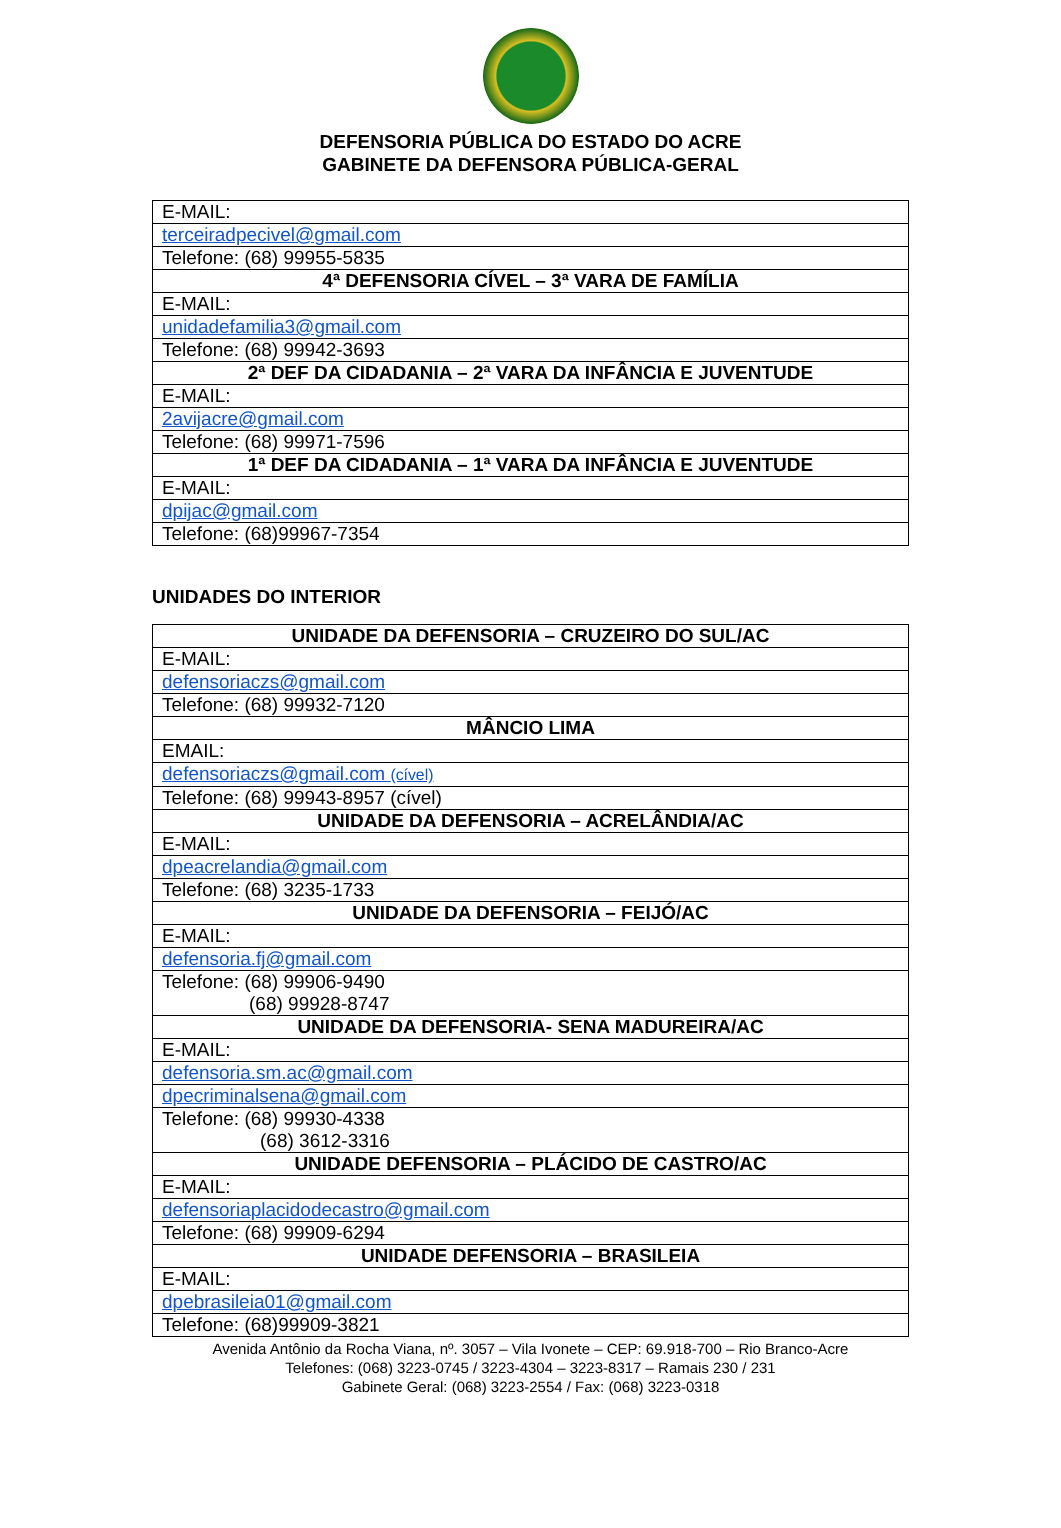DEFENSORIA PÚBLICA DO ESTADO DO ACRE
GABINETE DA DEFENSORA PÚBLICA-GERAL
| E-MAIL: |
| terceiradpecivel@gmail.com |
| Telefone: (68) 99955-5835 |
| 4ª DEFENSORIA CÍVEL – 3ª VARA DE FAMÍLIA |
| E-MAIL: |
| unidadefamilia3@gmail.com |
| Telefone: (68) 99942-3693 |
| 2ª DEF DA CIDADANIA – 2ª VARA DA INFÂNCIA E JUVENTUDE |
| E-MAIL: |
| 2avijacre@gmail.com |
| Telefone: (68) 99971-7596 |
| 1ª DEF DA CIDADANIA – 1ª VARA DA INFÂNCIA E JUVENTUDE |
| E-MAIL: |
| dpijac@gmail.com |
| Telefone: (68)99967-7354 |
UNIDADES DO INTERIOR
| UNIDADE DA DEFENSORIA – CRUZEIRO DO SUL/AC |
| E-MAIL: |
| defensoriaczs@gmail.com |
| Telefone: (68) 99932-7120 |
| MÂNCIO LIMA |
| EMAIL: |
| defensoriaczs@gmail.com (cível) |
| Telefone: (68) 99943-8957 (cível) |
| UNIDADE DA DEFENSORIA – ACRELÂNDIA/AC |
| E-MAIL: |
| dpeacrelandia@gmail.com |
| Telefone: (68) 3235-1733 |
| UNIDADE DA DEFENSORIA – FEIJÓ/AC |
| E-MAIL: |
| defensoria.fj@gmail.com |
| Telefone: (68) 99906-9490 (68) 99928-8747 |
| UNIDADE DA DEFENSORIA- SENA MADUREIRA/AC |
| E-MAIL: |
| defensoria.sm.ac@gmail.com |
| dpecriminalsena@gmail.com |
| Telefone: (68) 99930-4338 (68) 3612-3316 |
| UNIDADE DEFENSORIA – PLÁCIDO DE CASTRO/AC |
| E-MAIL: |
| defensoriaplacidodecastro@gmail.com |
| Telefone: (68) 99909-6294 |
| UNIDADE DEFENSORIA – BRASILEIA |
| E-MAIL: |
| dpebrasileia01@gmail.com |
| Telefone: (68)99909-3821 |
Avenida Antônio da Rocha Viana, nº. 3057 – Vila Ivonete – CEP: 69.918-700 – Rio Branco-Acre
Telefones: (068) 3223-0745 / 3223-4304 – 3223-8317 – Ramais 230 / 231
Gabinete Geral: (068) 3223-2554 / Fax: (068) 3223-0318